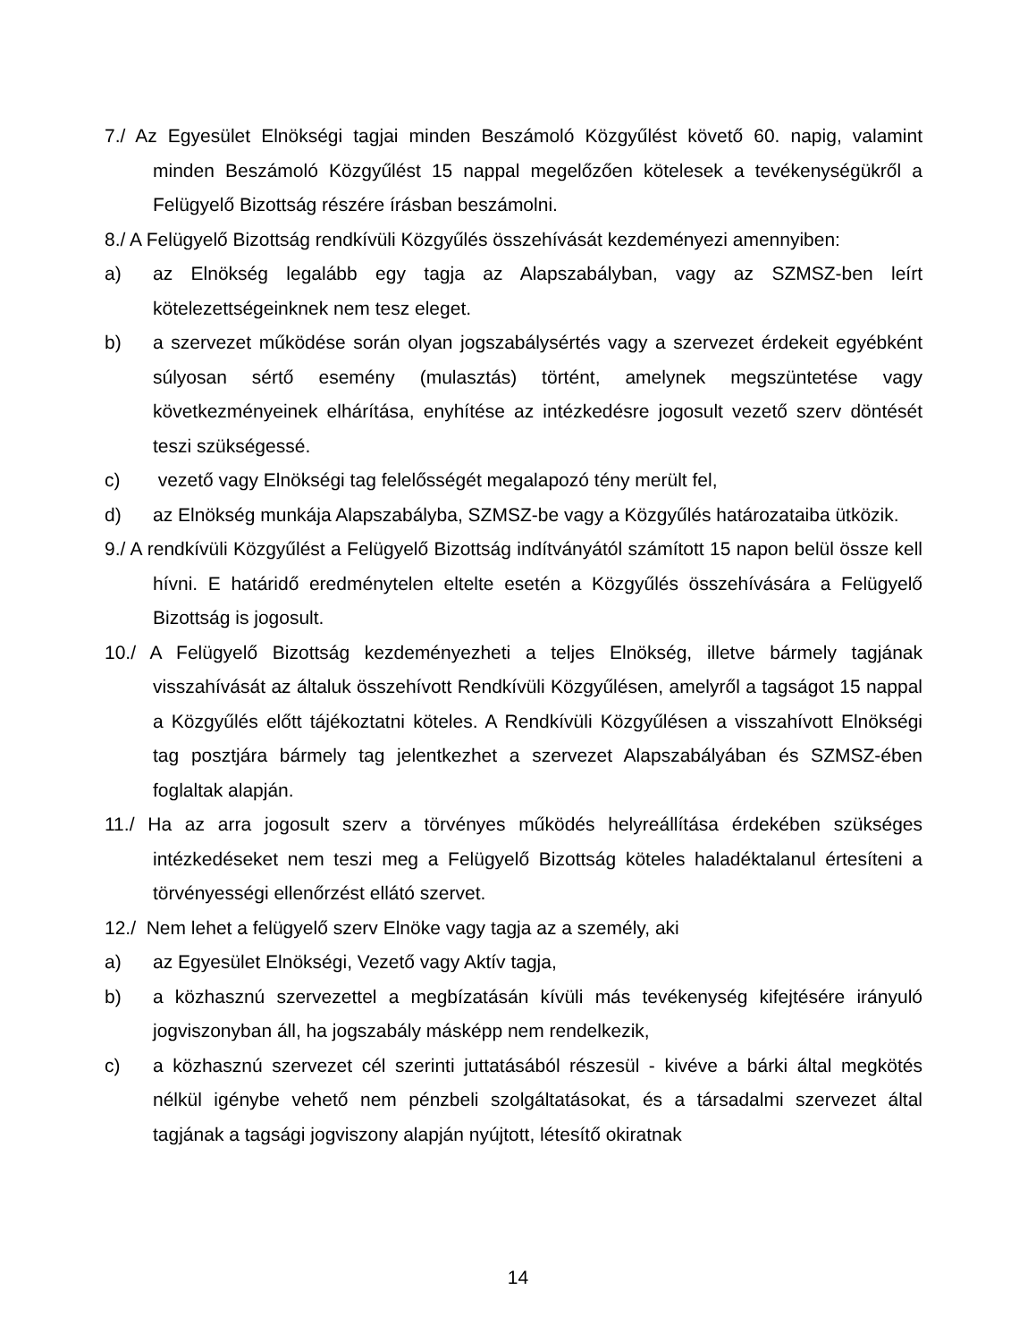7./ Az Egyesület Elnökségi tagjai minden Beszámoló Közgyűlést követő 60. napig, valamint minden Beszámoló Közgyűlést 15 nappal megelőzően kötelesek a tevékenységükről a Felügyelő Bizottság részére írásban beszámolni.
8./ A Felügyelő Bizottság rendkívüli Közgyűlés összehívását kezdeményezi amennyiben:
a) az Elnökség legalább egy tagja az Alapszabályban, vagy az SZMSZ-ben leírt kötelezettségeinknek nem tesz eleget.
b) a szervezet működése során olyan jogszabálysértés vagy a szervezet érdekeit egyébként súlyosan sértő esemény (mulasztás) történt, amelynek megszüntetése vagy következményeinek elhárítása, enyhítése az intézkedésre jogosult vezető szerv döntését teszi szükségessé.
c) vezető vagy Elnökségi tag felelősségét megalapozó tény merült fel,
d) az Elnökség munkája Alapszabályba, SZMSZ-be vagy a Közgyűlés határozataiba ütközik.
9./ A rendkívüli Közgyűlést a Felügyelő Bizottság indítványától számított 15 napon belül össze kell hívni. E határidő eredménytelen eltelte esetén a Közgyűlés összehívására a Felügyelő Bizottság is jogosult.
10./ A Felügyelő Bizottság kezdeményezheti a teljes Elnökség, illetve bármely tagjának visszahívását az általuk összehívott Rendkívüli Közgyűlésen, amelyről a tagságot 15 nappal a Közgyűlés előtt tájékoztatni köteles. A Rendkívüli Közgyűlésen a visszahívott Elnökségi tag posztjára bármely tag jelentkezhet a szervezet Alapszabályában és SZMSZ-ében foglaltak alapján.
11./ Ha az arra jogosult szerv a törvényes működés helyreállítása érdekében szükséges intézkedéseket nem teszi meg a Felügyelő Bizottság köteles haladéktalanul értesíteni a törvényességi ellenőrzést ellátó szervet.
12./ Nem lehet a felügyelő szerv Elnöke vagy tagja az a személy, aki
a) az Egyesület Elnökségi, Vezető vagy Aktív tagja,
b) a közhasznú szervezettel a megbízatásán kívüli más tevékenység kifejtésére irányuló jogviszonyban áll, ha jogszabály másképp nem rendelkezik,
c) a közhasznú szervezet cél szerinti juttatásából részesül - kivéve a bárki által megkötés nélkül igénybe vehető nem pénzbeli szolgáltatásokat, és a társadalmi szervezet által tagjának a tagsági jogviszony alapján nyújtott, létesítő okiratnak
14